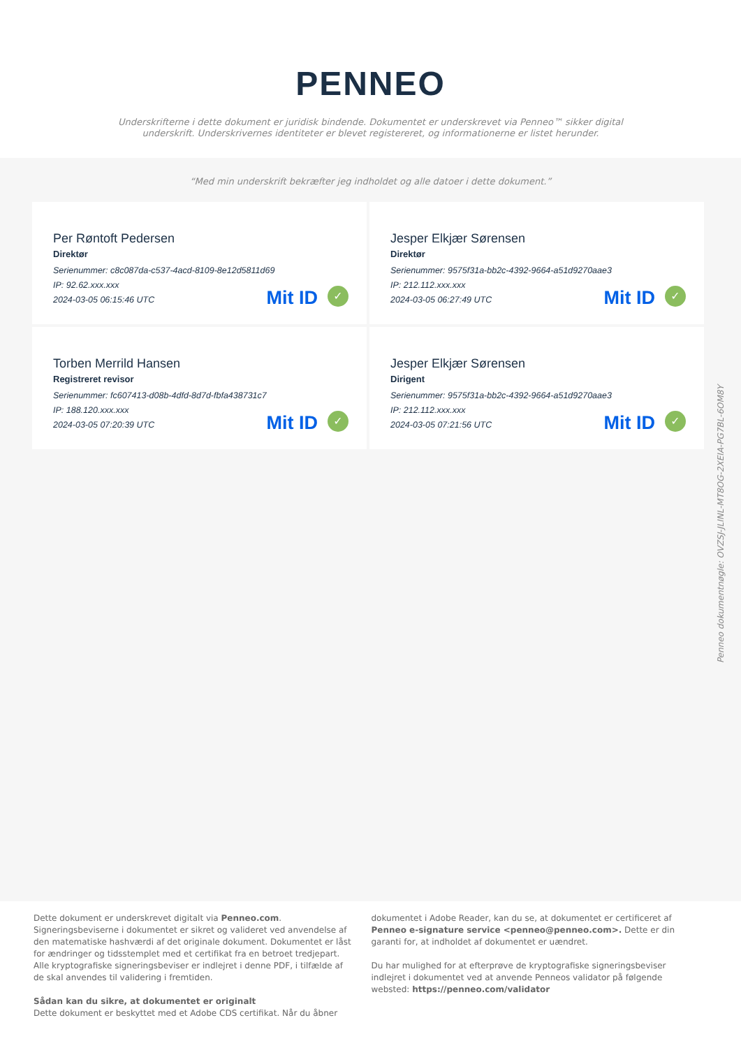PENNEO
Underskrifterne i dette dokument er juridisk bindende. Dokumentet er underskrevet via Penneo™ sikker digital underskrift. Underskrivernes identiteter er blevet registereret, og informationerne er listet herunder.
“Med min underskrift bekræfter jeg indholdet og alle datoer i dette dokument.”
Per Røntoft Pedersen
Direktør
Serienummer: c8c087da-c537-4acd-8109-8e12d5811d69
IP: 92.62.xxx.xxx
2024-03-05 06:15:46 UTC
Mit ID ✓
Jesper Elkjær Sørensen
Direktør
Serienummer: 9575f31a-bb2c-4392-9664-a51d9270aae3
IP: 212.112.xxx.xxx
2024-03-05 06:27:49 UTC
Mit ID ✓
Torben Merrild Hansen
Registreret revisor
Serienummer: fc607413-d08b-4dfd-8d7d-fbfa438731c7
IP: 188.120.xxx.xxx
2024-03-05 07:20:39 UTC
Mit ID ✓
Jesper Elkjær Sørensen
Dirigent
Serienummer: 9575f31a-bb2c-4392-9664-a51d9270aae3
IP: 212.112.xxx.xxx
2024-03-05 07:21:56 UTC
Mit ID ✓
Penneo dokumentnøgle: OVZSJ-JLINL-MT8OG-2XEIA-PG7BL-6OM8Y
Dette dokument er underskrevet digitalt via Penneo.com. Signeringsbeviserne i dokumentet er sikret og valideret ved anvendelse af den matematiske hashværdi af det originale dokument. Dokumentet er låst for ændringer og tidsstemplet med et certifikat fra en betroet tredjepart. Alle kryptografiske signeringsbeviser er indlejret i denne PDF, i tilfælde af de skal anvendes til validering i fremtiden.
Sådan kan du sikre, at dokumentet er originalt
Dette dokument er beskyttet med et Adobe CDS certifikat. Når du åbner dokumentet i Adobe Reader, kan du se, at dokumentet er certificeret af Penneo e-signature service <penneo@penneo.com>. Dette er din garanti for, at indholdet af dokumentet er uændret.
Du har mulighed for at efterprøve de kryptografiske signeringsbeviser indlejret i dokumentet ved at anvende Penneos validator på følgende websted: https://penneo.com/validator